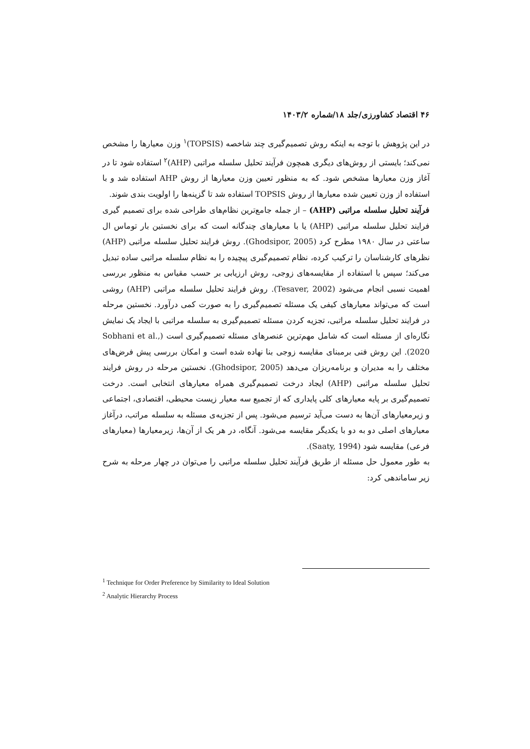۴۶ اقتصاد کشاورزی/جلد ۱۸/شماره ۱۴۰۳/۲
در این پژوهش با توجه به اینکه روش تصمیم‌گیری چند شاخصه (TOPSIS)<sup>۱</sup> وزن معیارها را مشخص نمی‌کند؛ بایستی از روش‌های دیگری همچون فرآیند تحلیل سلسله مراتبی (AHP)<sup>۲</sup> استفاده شود تا در آغاز وزن معیارها مشخص شود. که به منظور تعیین وزن معیارها از روش AHP استفاده شد و با استفاده از وزن تعیین شده معیارها از روش TOPSIS استفاده شد تا گزینه‌ها را اولویت بندی شوند.
فرآیند تحلیل سلسله مراتبی (AHP) – از جمله جامع‌ترین نظام‌های طراحی شده برای تصمیم گیری فرایند تحلیل سلسله مراتبی (AHP) یا با معیارهای چندگانه است که برای نخستین بار توماس ال ساعتی در سال ۱۹۸۰ مطرح کرد (Ghodsipor, 2005). روش فرایند تحلیل سلسله مراتبی (AHP) نظرهای کارشناسان را ترکیب کرده، نظام تصمیم‌گیری پیچیده را به نظام سلسله مراتبی ساده تبدیل می‌کند؛ سپس با استفاده از مقایسه‌های زوجی، روش ارزیابی بر حسب مقیاس به منظور بررسی اهمیت نسبی انجام می‌شود (Tesaver, 2002). روش فرایند تحلیل سلسله مراتبی (AHP) روشی است که می‌تواند معیارهای کیفی یک مسئله تصمیم‌گیری را به صورت کمی درآورد. نخستین مرحله در فرایند تحلیل سلسله مراتبی، تجزیه کردن مسئله تصمیم‌گیری به سلسله مراتبی با ایجاد یک نمایش نگاره‌ای از مسئله است که شامل مهم‌ترین عنصرهای مسئله تصمیم‌گیری است (Sobhani et al., 2020). این روش فنی برمبنای مقایسه زوجی بنا نهاده شده است و امکان بررسی پیش فرض‌های مختلف را به مدیران و برنامه‌ریزان می‌دهد (Ghodsipor, 2005). نخستین مرحله در روش فرایند تحلیل سلسله مراتبی (AHP) ایجاد درخت تصمیم‌گیری همراه معیارهای انتخابی است. درخت تصمیم‌گیری بر پایه معیارهای کلی پایداری که از تجمیع سه معیار زیست محیطی، اقتصادی، اجتماعی و زیرمعیارهای آن‌ها به دست می‌آید ترسیم می‌شود. پس از تجزیه‌ی مسئله به سلسله مراتب، درآغاز معیارهای اصلی دو به دو با یکدیگر مقایسه می‌شود. آنگاه، در هر یک از آن‌ها، زیرمعیارها (معیارهای فرعی) مقایسه شود (Saaty, 1994).
به طور معمول حل مسئله از طریق فرآیند تحلیل سلسله مراتبی را می‌توان در چهار مرحله به شرح زیر ساماندهی کرد:
<sup>1</sup> Technique for Order Preference by Similarity to Ideal Solution
<sup>2</sup> Analytic Hierarchy Process